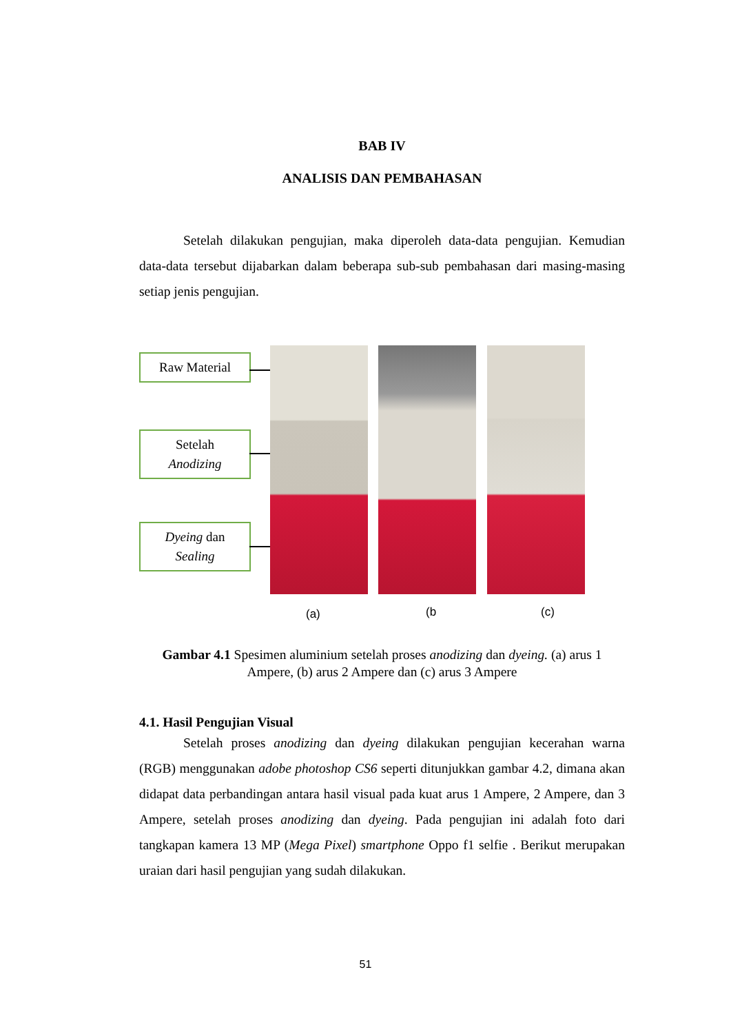BAB IV
ANALISIS DAN PEMBAHASAN
Setelah dilakukan pengujian, maka diperoleh data-data pengujian. Kemudian data-data tersebut dijabarkan dalam beberapa sub-sub pembahasan dari masing-masing setiap jenis pengujian.
Raw Material
Setelah
Anodizing
Dyeing dan
Sealing
(a) (b (c)
Gambar 4.1 Spesimen aluminium setelah proses anodizing dan dyeing. (a) arus 1 Ampere, (b) arus 2 Ampere dan (c) arus 3 Ampere
4.1. Hasil Pengujian Visual
Setelah proses anodizing dan dyeing dilakukan pengujian kecerahan warna (RGB) menggunakan adobe photoshop CS6 seperti ditunjukkan gambar 4.2, dimana akan didapat data perbandingan antara hasil visual pada kuat arus 1 Ampere, 2 Ampere, dan 3 Ampere, setelah proses anodizing dan dyeing. Pada pengujian ini adalah foto dari tangkapan kamera 13 MP (Mega Pixel) smartphone Oppo f1 selfie . Berikut merupakan uraian dari hasil pengujian yang sudah dilakukan.
51